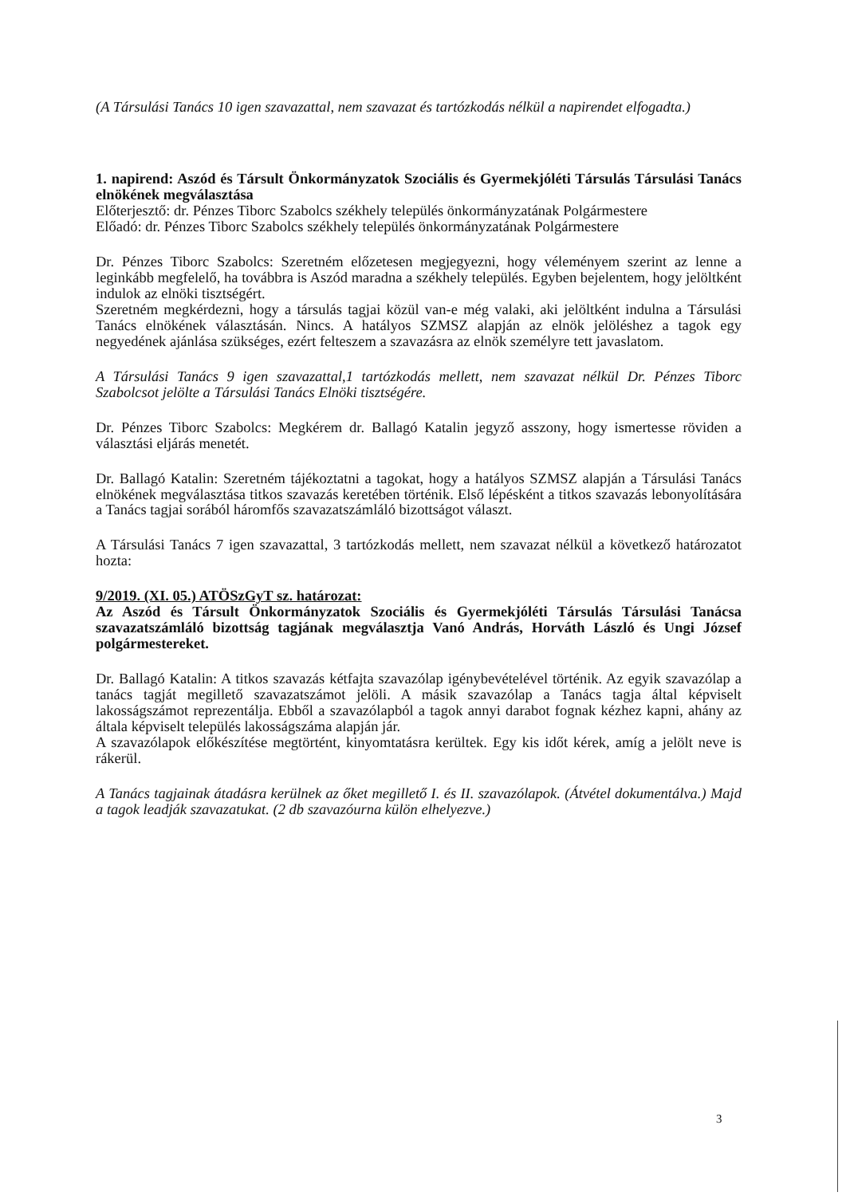(A Társulási Tanács 10 igen szavazattal, nem szavazat és tartózkodás nélkül a napirendet elfogadta.)
1. napirend: Aszód és Társult Önkormányzatok Szociális és Gyermekjóléti Társulás Társulási Tanács elnökének megválasztása
Előterjesztő: dr. Pénzes Tiborc Szabolcs székhely település önkormányzatának Polgármestere
Előadó: dr. Pénzes Tiborc Szabolcs székhely település önkormányzatának Polgármestere
Dr. Pénzes Tiborc Szabolcs: Szeretném előzetesen megjegyezni, hogy véleményem szerint az lenne a leginkább megfelelő, ha továbbra is Aszód maradna a székhely település. Egyben bejelentem, hogy jelöltként indulok az elnöki tisztségért.
Szeretném megkérdezni, hogy a társulás tagjai közül van-e még valaki, aki jelöltként indulna a Társulási Tanács elnökének választásán. Nincs. A hatályos SZMSZ alapján az elnök jelöléshez a tagok egy negyedének ajánlása szükséges, ezért felteszem a szavazásra az elnök személyre tett javaslatom.
A Társulási Tanács 9 igen szavazattal,1 tartózkodás mellett, nem szavazat nélkül Dr. Pénzes Tiborc Szabolcsot jelölte a Társulási Tanács Elnöki tisztségére.
Dr. Pénzes Tiborc Szabolcs: Megkérem dr. Ballagó Katalin jegyző asszony, hogy ismertesse röviden a választási eljárás menetét.
Dr. Ballagó Katalin: Szeretném tájékoztatni a tagokat, hogy a hatályos SZMSZ alapján a Társulási Tanács elnökének megválasztása titkos szavazás keretében történik. Első lépésként a titkos szavazás lebonyolítására a Tanács tagjai sorából háromfős szavazatszámláló bizottságot választ.
A Társulási Tanács 7 igen szavazattal, 3 tartózkodás mellett, nem szavazat nélkül a következő határozatot hozta:
9/2019. (XI. 05.) ATÖSzGyT sz. határozat:
Az Aszód és Társult Önkormányzatok Szociális és Gyermekjóléti Társulás Társulási Tanácsa szavazatszámláló bizottság tagjának megválasztja Vanó András, Horváth László és Ungi József polgármestereket.
Dr. Ballagó Katalin: A titkos szavazás kétfajta szavazólap igénybevételével történik. Az egyik szavazólap a tanács tagját megillető szavazatszámot jelöli. A másik szavazólap a Tanács tagja által képviselt lakosságszámot reprezentálja. Ebből a szavazólapból a tagok annyi darabot fognak kézhez kapni, ahány az általa képviselt település lakosságszáma alapján jár.
A szavazólapok előkészítése megtörtént, kinyomtatásra kerültek. Egy kis időt kérek, amíg a jelölt neve is rákerül.
A Tanács tagjainak átadásra kerülnek az őket megillető I. és II. szavazólapok. (Átvétel dokumentálva.) Majd a tagok leadják szavazatukat. (2 db szavazóurna külön elhelyezve.)
3